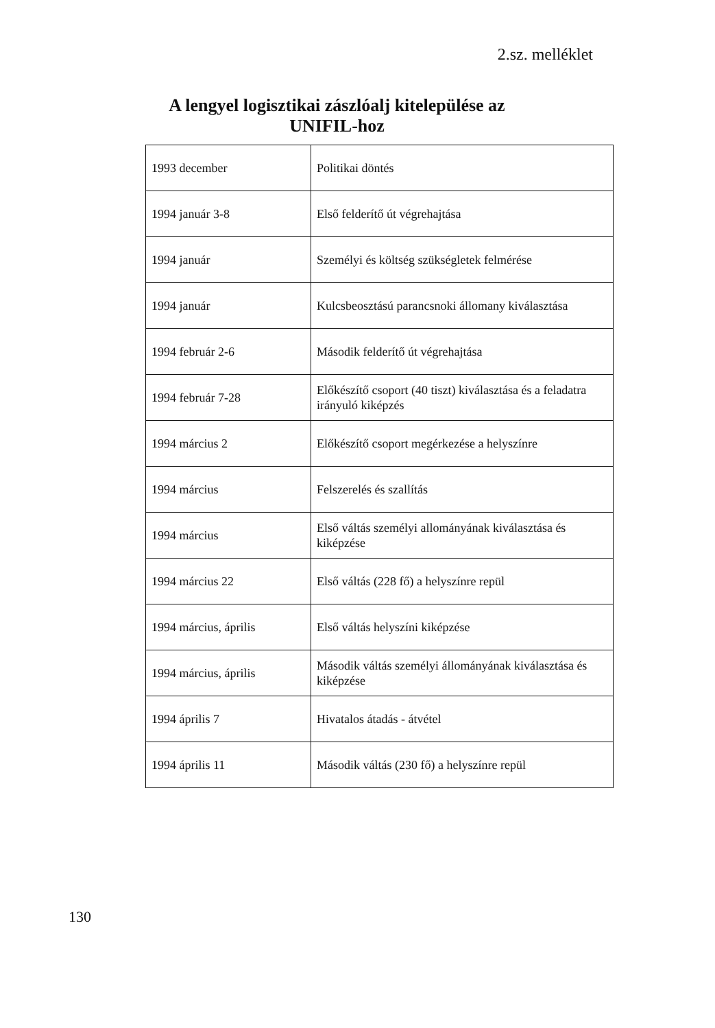2.sz. melléklet
A lengyel logisztikai zászlóalj kitelepülése az UNIFIL-hoz
| 1993 december | Politikai döntés |
| 1994 január 3-8 | Első felderítő út végrehajtása |
| 1994 január | Személyi és költség szükségletek felmérése |
| 1994 január | Kulcsbeosztású parancsnoki állomany kiválasztása |
| 1994 február 2-6 | Második felderítő út végrehajtása |
| 1994 február 7-28 | Előkészítő csoport (40 tiszt) kiválasztása és a feladatra irányuló kiképzés |
| 1994 március 2 | Előkészítő csoport megérkezése a helyszínre |
| 1994 március | Felszerelés és szallítás |
| 1994 március | Első váltás személyi allományának kiválasztása és kiképzése |
| 1994 március 22 | Első váltás (228 fő) a helyszínre repül |
| 1994 március, április | Első váltás helyszíni kiképzése |
| 1994 március, április | Második váltás személyi állományának kiválasztása és kiképzése |
| 1994 április 7 | Hivatalos átadás - átvétel |
| 1994 április 11 | Második váltás (230 fő) a helyszínre repül |
130